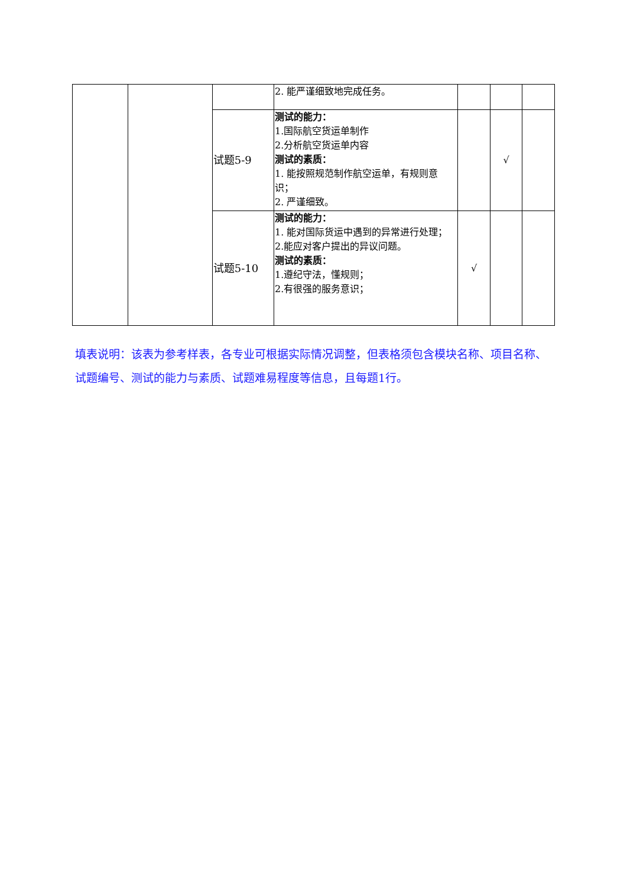| | | | 2. 能严谨细致地完成任务。 | | | |
| | | 试题5-9 | 测试的能力： 1.国际航空货运单制作 2.分析航空货运单内容 测试的素质： 1. 能按照规范制作航空运单，有规则意识； 2. 严谨细致。 | | √ | |
| | | 试题5-10 | 测试的能力： 1. 能对国际货运中遇到的异常进行处理； 2.能应对客户提出的异议问题。 测试的素质： 1.遵纪守法，懂规则； 2.有很强的服务意识； | √ | | |
填表说明：该表为参考样表，各专业可根据实际情况调整，但表格须包含模块名称、项目名称、试题编号、测试的能力与素质、试题难易程度等信息，且每题1行。